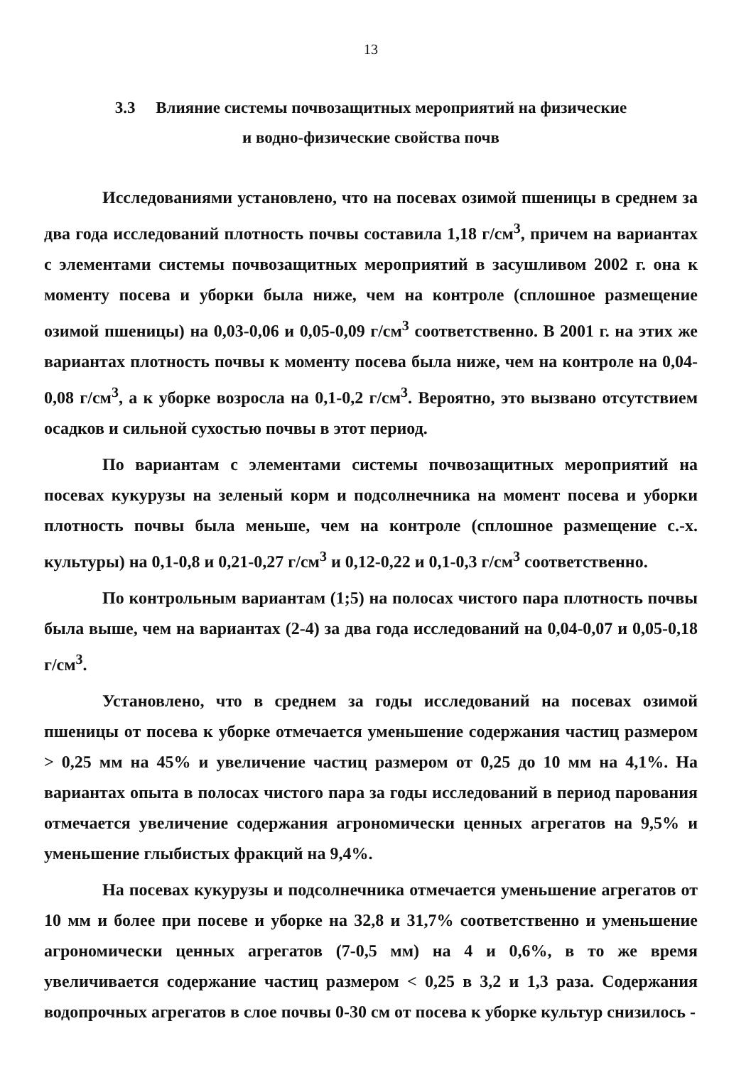13
3.3 Влияние системы почвозащитных мероприятий на физические
и водно-физические свойства почв
Исследованиями установлено, что на посевах озимой пшеницы в среднем за два года исследований плотность почвы составила 1,18 г/см<sup>3</sup>, причем на вариантах с элементами системы почвозащитных мероприятий в засушливом 2002 г. она к моменту посева и уборки была ниже, чем на контроле (сплошное размещение озимой пшеницы) на 0,03-0,06 и 0,05-0,09 г/см<sup>3</sup> соответственно. В 2001 г. на этих же вариантах плотность почвы к моменту посева была ниже, чем на контроле на 0,04-0,08 г/см<sup>3</sup>, а к уборке возросла на 0,1-0,2 г/см<sup>3</sup>. Вероятно, это вызвано отсутствием осадков и сильной сухостью почвы в этот период.
По вариантам с элементами системы почвозащитных мероприятий на посевах кукурузы на зеленый корм и подсолнечника на момент посева и уборки плотность почвы была меньше, чем на контроле (сплошное размещение с.-х. культуры) на 0,1-0,8 и 0,21-0,27 г/см<sup>3</sup> и 0,12-0,22 и 0,1-0,3 г/см<sup>3</sup> соответственно.
По контрольным вариантам (1;5) на полосах чистого пара плотность почвы была выше, чем на вариантах (2-4) за два года исследований на 0,04-0,07 и 0,05-0,18 г/см<sup>3</sup>.
Установлено, что в среднем за годы исследований на посевах озимой пшеницы от посева к уборке отмечается уменьшение содержания частиц размером > 0,25 мм на 45% и увеличение частиц размером от 0,25 до 10 мм на 4,1%. На вариантах опыта в полосах чистого пара за годы исследований в период парования отмечается увеличение содержания агрономически ценных агрегатов на 9,5% и уменьшение глыбистых фракций на 9,4%.
На посевах кукурузы и подсолнечника отмечается уменьшение агрегатов от 10 мм и более при посеве и уборке на 32,8 и 31,7% соответственно и уменьшение агрономически ценных агрегатов (7-0,5 мм) на 4 и 0,6%, в то же время увеличивается содержание частиц размером < 0,25 в 3,2 и 1,3 раза. Содержания водопрочных агрегатов в слое почвы 0-30 см от посева к уборке культур снизилось -